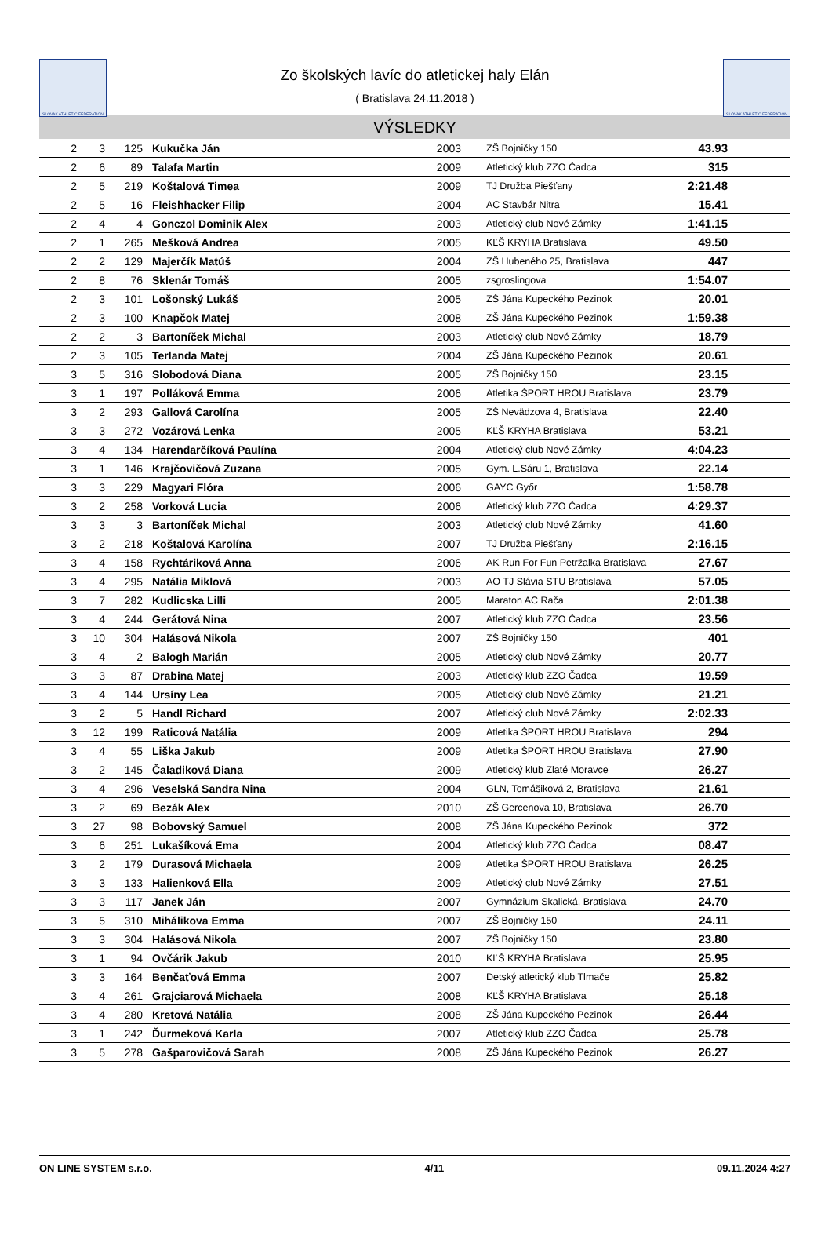SLOVAK ATHLETIC FEDERATION
Zo školských lavíc do atletickej haly Elán
( Bratislava 24.11.2018 )
SLOVAK ATHLETIC FEDERATION
VÝSLEDKY
| 2 | 3 | 125 | Kukučka Ján | 2003 | | ZŠ Bojničky 150 | 43.93 | |
| 2 | 6 | 89 | Talafa Martin | 2009 | | Atletický klub ZZO Čadca | 315 | |
| 2 | 5 | 219 | Koštalová Timea | 2009 | | TJ Družba Piešťany | 2:21.48 | |
| 2 | 5 | 16 | Fleishhacker Filip | 2004 | | AC Stavbár Nitra | 15.41 | |
| 2 | 4 | 4 | Gonczol Dominik Alex | 2003 | | Atletický club Nové Zámky | 1:41.15 | |
| 2 | 1 | 265 | Mešková Andrea | 2005 | | KĽŠ KRYHA Bratislava | 49.50 | |
| 2 | 2 | 129 | Majerčík Matúš | 2004 | | ZŠ Hubeného 25, Bratislava | 447 | |
| 2 | 8 | 76 | Sklenár Tomáš | 2005 | | zsgroslingova | 1:54.07 | |
| 2 | 3 | 101 | Lošonský Lukáš | 2005 | | ZŠ Jána Kupeckého Pezinok | 20.01 | |
| 2 | 3 | 100 | Knapčok Matej | 2008 | | ZŠ Jána Kupeckého Pezinok | 1:59.38 | |
| 2 | 2 | 3 | Bartoníček Michal | 2003 | | Atletický club Nové Zámky | 18.79 | |
| 2 | 3 | 105 | Terlanda Matej | 2004 | | ZŠ Jána Kupeckého Pezinok | 20.61 | |
| 3 | 5 | 316 | Slobodová Diana | 2005 | | ZŠ Bojničky 150 | 23.15 | |
| 3 | 1 | 197 | Polláková Emma | 2006 | | Atletika ŠPORT HROU Bratislava | 23.79 | |
| 3 | 2 | 293 | Gallová Carolína | 2005 | | ZŠ Nevädzova 4, Bratislava | 22.40 | |
| 3 | 3 | 272 | Vozárová Lenka | 2005 | | KĽŠ KRYHA Bratislava | 53.21 | |
| 3 | 4 | 134 | Harendarčíková Paulína | 2004 | | Atletický club Nové Zámky | 4:04.23 | |
| 3 | 1 | 146 | Krajčovičová Zuzana | 2005 | | Gym. L.Sáru 1, Bratislava | 22.14 | |
| 3 | 3 | 229 | Magyari Flóra | 2006 | | GAYC Győr | 1:58.78 | |
| 3 | 2 | 258 | Vorková Lucia | 2006 | | Atletický klub ZZO Čadca | 4:29.37 | |
| 3 | 3 | 3 | Bartoníček Michal | 2003 | | Atletický club Nové Zámky | 41.60 | |
| 3 | 2 | 218 | Koštalová Karolína | 2007 | | TJ Družba Piešťany | 2:16.15 | |
| 3 | 4 | 158 | Rychtáriková Anna | 2006 | | AK Run For Fun Petržalka Bratislava | 27.67 | |
| 3 | 4 | 295 | Natália Miklová | 2003 | | AO TJ Slávia STU Bratislava | 57.05 | |
| 3 | 7 | 282 | Kudlicska Lilli | 2005 | | Maraton AC Rača | 2:01.38 | |
| 3 | 4 | 244 | Gerátová Nina | 2007 | | Atletický klub ZZO Čadca | 23.56 | |
| 3 | 10 | 304 | Halásová Nikola | 2007 | | ZŠ Bojničky 150 | 401 | |
| 3 | 4 | 2 | Balogh Marián | 2005 | | Atletický club Nové Zámky | 20.77 | |
| 3 | 3 | 87 | Drabina Matej | 2003 | | Atletický klub ZZO Čadca | 19.59 | |
| 3 | 4 | 144 | Ursíny Lea | 2005 | | Atletický club Nové Zámky | 21.21 | |
| 3 | 2 | 5 | Handl Richard | 2007 | | Atletický club Nové Zámky | 2:02.33 | |
| 3 | 12 | 199 | Raticová Natália | 2009 | | Atletika ŠPORT HROU Bratislava | 294 | |
| 3 | 4 | 55 | Liška Jakub | 2009 | | Atletika ŠPORT HROU Bratislava | 27.90 | |
| 3 | 2 | 145 | Čaladiková Diana | 2009 | | Atletický klub Zlaté Moravce | 26.27 | |
| 3 | 4 | 296 | Veselská Sandra Nina | 2004 | | GLN, Tomášiková 2, Bratislava | 21.61 | |
| 3 | 2 | 69 | Bezák Alex | 2010 | | ZŠ Gercenova 10, Bratislava | 26.70 | |
| 3 | 27 | 98 | Bobovský Samuel | 2008 | | ZŠ Jána Kupeckého Pezinok | 372 | |
| 3 | 6 | 251 | Lukašíková Ema | 2004 | | Atletický klub ZZO Čadca | 08.47 | |
| 3 | 2 | 179 | Durasová Michaela | 2009 | | Atletika ŠPORT HROU Bratislava | 26.25 | |
| 3 | 3 | 133 | Halienková Ella | 2009 | | Atletický club Nové Zámky | 27.51 | |
| 3 | 3 | 117 | Janek Ján | 2007 | | Gymnázium Skalická, Bratislava | 24.70 | |
| 3 | 5 | 310 | Mihálikova Emma | 2007 | | ZŠ Bojničky 150 | 24.11 | |
| 3 | 3 | 304 | Halásová Nikola | 2007 | | ZŠ Bojničky 150 | 23.80 | |
| 3 | 1 | 94 | Ovčárik Jakub | 2010 | | KĽŠ KRYHA Bratislava | 25.95 | |
| 3 | 3 | 164 | Benčaťová Emma | 2007 | | Detský atletický klub Tlmače | 25.82 | |
| 3 | 4 | 261 | Grajciarová Michaela | 2008 | | KĽŠ KRYHA Bratislava | 25.18 | |
| 3 | 4 | 280 | Kretová Natália | 2008 | | ZŠ Jána Kupeckého Pezinok | 26.44 | |
| 3 | 1 | 242 | Ďurmeková Karla | 2007 | | Atletický klub ZZO Čadca | 25.78 | |
| 3 | 5 | 278 | Gašparovičová Sarah | 2008 | | ZŠ Jána Kupeckého Pezinok | 26.27 | |
ON LINE SYSTEM s.r.o. 4/11 09.11.2024 4:27